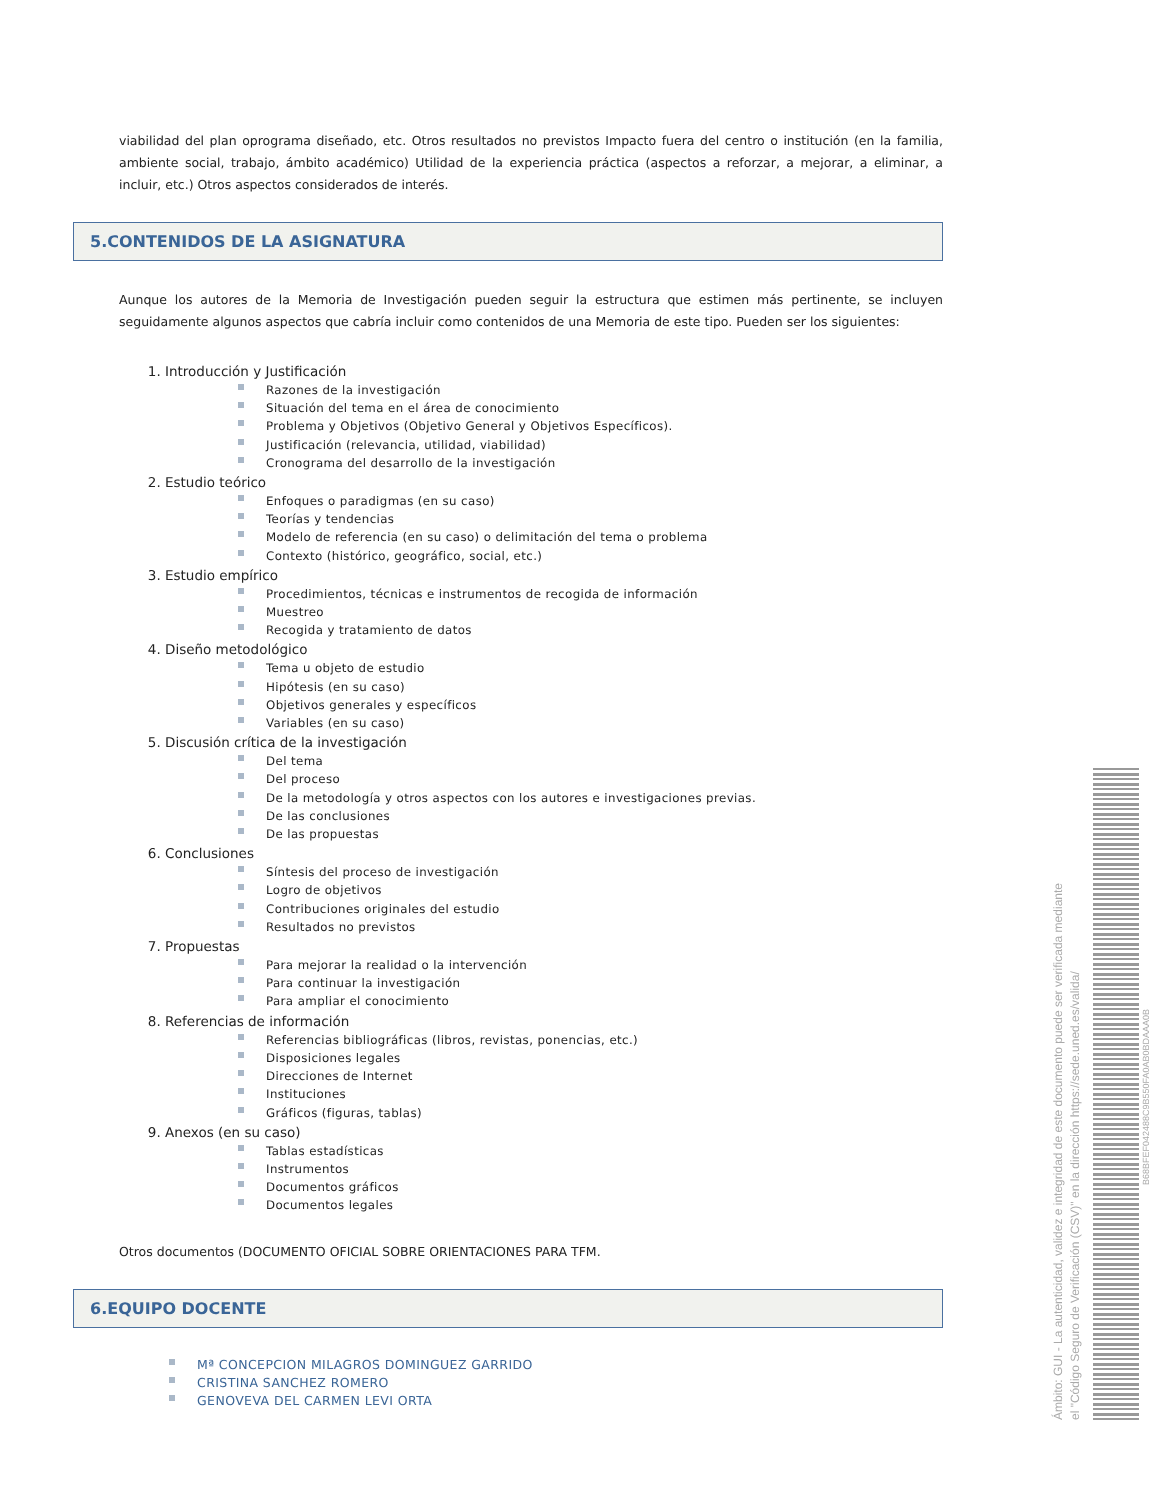viabilidad del plan oprograma diseñado, etc. Otros resultados no previstos Impacto fuera del centro o institución (en la familia, ambiente social, trabajo, ámbito académico) Utilidad de la experiencia práctica (aspectos a reforzar, a mejorar, a eliminar, a incluir, etc.) Otros aspectos considerados de interés.
5.CONTENIDOS DE LA ASIGNATURA
Aunque los autores de la Memoria de Investigación pueden seguir la estructura que estimen más pertinente, se incluyen seguidamente algunos aspectos que cabría incluir como contenidos de una Memoria de este tipo. Pueden ser los siguientes:
1. Introducción y Justificación
Razones de la investigación
Situación del tema en el área de conocimiento
Problema y Objetivos (Objetivo General y Objetivos Específicos).
Justificación (relevancia, utilidad, viabilidad)
Cronograma del desarrollo de la investigación
2. Estudio teórico
Enfoques o paradigmas (en su caso)
Teorías y tendencias
Modelo de referencia (en su caso) o delimitación del tema o problema
Contexto (histórico, geográfico, social, etc.)
3. Estudio empírico
Procedimientos, técnicas e instrumentos de recogida de información
Muestreo
Recogida y tratamiento de datos
4. Diseño metodológico
Tema u objeto de estudio
Hipótesis (en su caso)
Objetivos generales y específicos
Variables (en su caso)
5. Discusión crítica de la investigación
Del tema
Del proceso
De la metodología y otros aspectos con los autores e investigaciones previas.
De las conclusiones
De las propuestas
6. Conclusiones
Síntesis del proceso de investigación
Logro de objetivos
Contribuciones originales del estudio
Resultados no previstos
7. Propuestas
Para mejorar la realidad o la intervención
Para continuar la investigación
Para ampliar el conocimiento
8. Referencias de información
Referencias bibliográficas (libros, revistas, ponencias, etc.)
Disposiciones legales
Direcciones de Internet
Instituciones
Gráficos (figuras, tablas)
9. Anexos (en su caso)
Tablas estadísticas
Instrumentos
Documentos gráficos
Documentos legales
Otros documentos (DOCUMENTO OFICIAL SOBRE ORIENTACIONES PARA TFM.
6.EQUIPO DOCENTE
Mª CONCEPCION MILAGROS DOMINGUEZ GARRIDO
CRISTINA SANCHEZ ROMERO
GENOVEVA DEL CARMEN LEVI ORTA
Ámbito: GUI - La autenticidad, validez e integridad de este documento puede ser verificada mediante
el "Código Seguro de Verificación (CSV)" en la dirección https://sede.uned.es/valida/
B68BFEF042488C9B550FA0AB0BDAAA0B